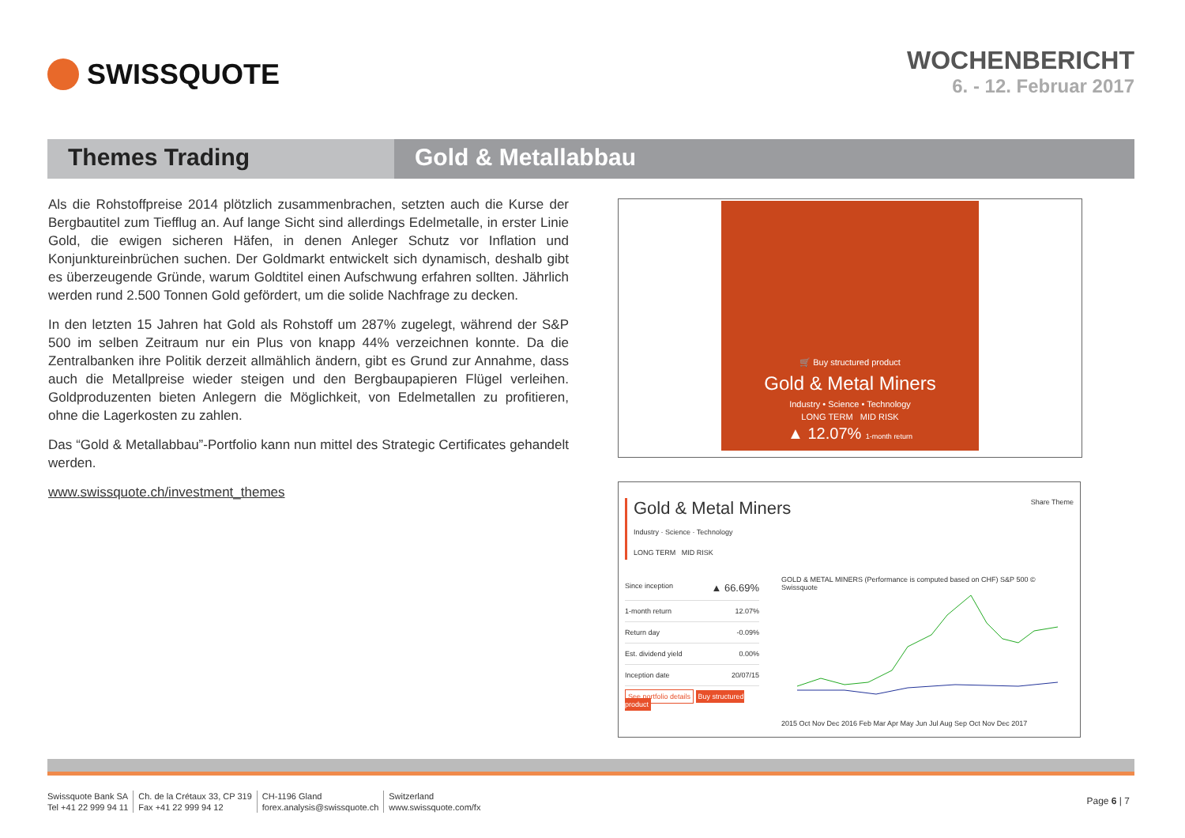SWISSQUOTE
WOCHENBERICHT
6. - 12. Februar 2017
Themes Trading Gold & Metallabbau
Als die Rohstoffpreise 2014 plötzlich zusammenbrachen, setzten auch die Kurse der Bergbautitel zum Tiefflug an. Auf lange Sicht sind allerdings Edelmetalle, in erster Linie Gold, die ewigen sicheren Häfen, in denen Anleger Schutz vor Inflation und Konjunktureinbrüchen suchen. Der Goldmarkt entwickelt sich dynamisch, deshalb gibt es überzeugende Gründe, warum Goldtitel einen Aufschwung erfahren sollten. Jährlich werden rund 2.500 Tonnen Gold gefördert, um die solide Nachfrage zu decken.
In den letzten 15 Jahren hat Gold als Rohstoff um 287% zugelegt, während der S&P 500 im selben Zeitraum nur ein Plus von knapp 44% verzeichnen konnte. Da die Zentralbanken ihre Politik derzeit allmählich ändern, gibt es Grund zur Annahme, dass auch die Metallpreise wieder steigen und den Bergbaupapieren Flügel verleihen. Goldproduzenten bieten Anlegern die Möglichkeit, von Edelmetallen zu profitieren, ohne die Lagerkosten zu zahlen.
Das “Gold & Metallabbau”-Portfolio kann nun mittel des Strategic Certificates gehandelt werden.
www.swissquote.ch/investment_themes
🛒 Buy structured product
Gold & Metal Miners
Industry • Science • Technology
LONG TERM MID RISK
▲ 12.07% 1-month return
Gold & Metal Miners
Industry · Science · Technology
LONG TERM MID RISK
Share Theme
Since inception ▲ 66.69%
1-month return 12.07%
Return day -0.09%
Est. dividend yield 0.00%
Inception date 20/07/15
See portfolio details Buy structured product
GOLD & METAL MINERS (Performance is computed based on CHF) S&P 500 © Swissquote
2015 Oct Nov Dec 2016 Feb Mar Apr May Jun Jul Aug Sep Oct Nov Dec 2017
Swissquote Bank SA
Tel +41 22 999 94 11
Ch. de la Crétaux 33, CP 319
Fax +41 22 999 94 12
CH-1196 Gland
forex.analysis@swissquote.ch
Switzerland
www.swissquote.com/fx
Page 6 | 7